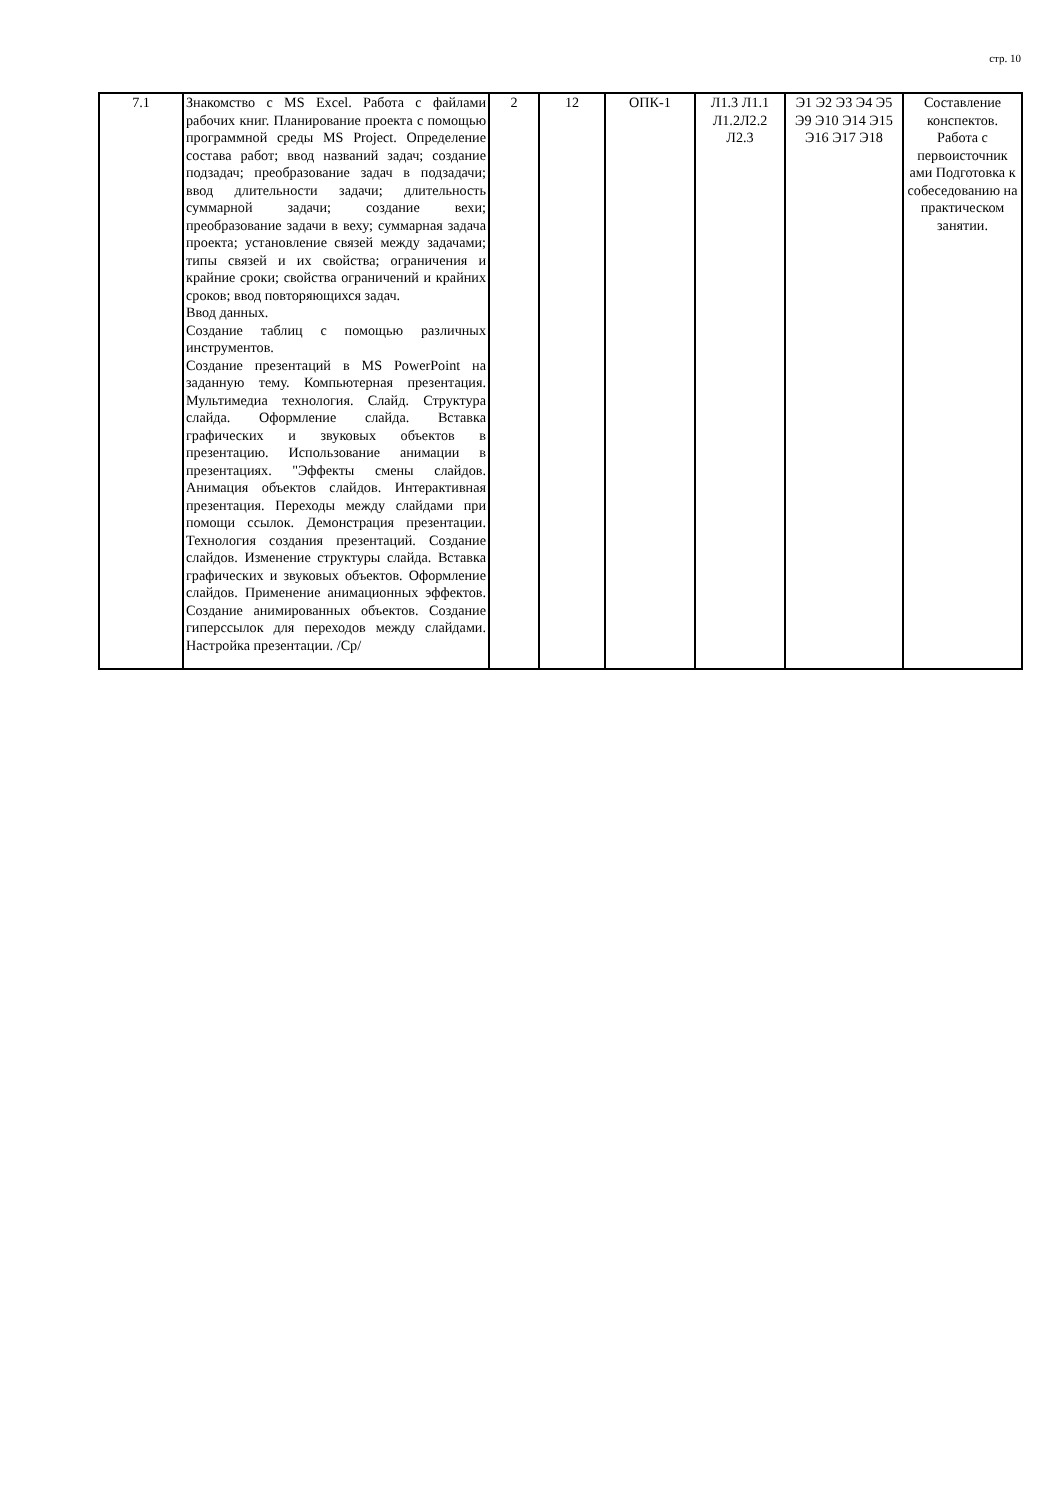стр. 10
| 7.1 | Знакомство с MS Excel. Работа с файлами рабочих книг. Планирование проекта с помощью программной среды MS Project. Определение состава работ; ввод названий задач; создание подзадач; преобразование задач в подзадачи; ввод длительности задачи; длительность суммарной задачи; создание вехи; преобразование задачи в веху; суммарная задача проекта; установление связей между задачами; типы связей и их свойства; ограничения и крайние сроки; свойства ограничений и крайних сроков; ввод повторяющихся задач. Ввод данных. Создание таблиц с помощью различных инструментов. Создание презентаций в MS PowerPoint на заданную тему. Компьютерная презентация. Мультимедиа технология. Слайд. Структура слайда. Оформление слайда. Вставка графических и звуковых объектов в презентацию. Использование анимации в презентациях. "Эффекты смены слайдов. Анимация объектов слайдов. Интерактивная презентация. Переходы между слайдами при помощи ссылок. Демонстрация презентации. Технология создания презентаций. Создание слайдов. Изменение структуры слайда. Вставка графических и звуковых объектов. Оформление слайдов. Применение анимационных эффектов. Создание анимированных объектов. Создание гиперссылок для переходов между слайдами. Настройка презентации. /Ср/ | 2 | 12 | ОПК-1 | Л1.3 Л1.1 Л1.2Л2.2 Л2.3 | Э1 Э2 Э3 Э4 Э5 Э9 Э10 Э14 Э15 Э16 Э17 Э18 | Составление конспектов. Работа с первоисточник ами Подготовка к собеседованию на практическом занятии. |